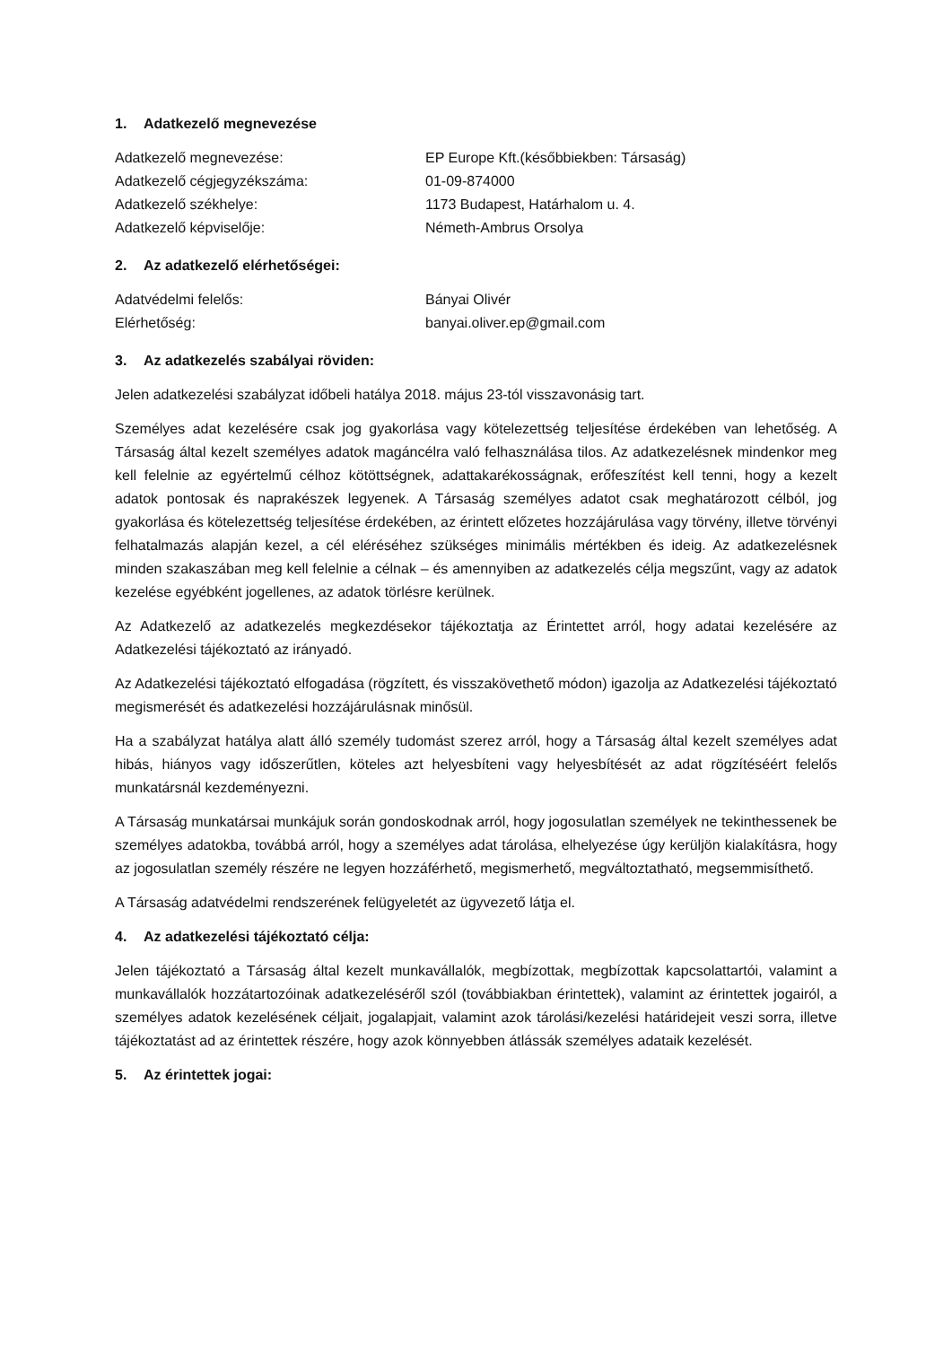1. Adatkezelő megnevezése
| Adatkezelő megnevezése: | EP Europe Kft.(későbbiekben: Társaság) |
| Adatkezelő cégjegyzékszáma: | 01-09-874000 |
| Adatkezelő székhelye: | 1173 Budapest, Határhalom u. 4. |
| Adatkezelő képviselője: | Németh-Ambrus Orsolya |
2. Az adatkezelő elérhetőségei:
| Adatvédelmi felelős: | Bányai Olivér |
| Elérhetőség: | banyai.oliver.ep@gmail.com |
3. Az adatkezelés szabályai röviden:
Jelen adatkezelési szabályzat időbeli hatálya 2018. május 23-tól visszavonásig tart.
Személyes adat kezelésére csak jog gyakorlása vagy kötelezettség teljesítése érdekében van lehetőség. A Társaság által kezelt személyes adatok magáncélra való felhasználása tilos. Az adatkezelésnek mindenkor meg kell felelnie az egyértelmű célhoz kötöttségnek, adattakarékosságnak, erőfeszítést kell tenni, hogy a kezelt adatok pontosak és naprakészek legyenek. A Társaság személyes adatot csak meghatározott célból, jog gyakorlása és kötelezettség teljesítése érdekében, az érintett előzetes hozzájárulása vagy törvény, illetve törvényi felhatalmazás alapján kezel, a cél eléréséhez szükséges minimális mértékben és ideig. Az adatkezelésnek minden szakaszában meg kell felelnie a célnak – és amennyiben az adatkezelés célja megszűnt, vagy az adatok kezelése egyébként jogellenes, az adatok törlésre kerülnek.
Az Adatkezelő az adatkezelés megkezdésekor tájékoztatja az Érintettet arról, hogy adatai kezelésére az Adatkezelési tájékoztató az irányadó.
Az Adatkezelési tájékoztató elfogadása (rögzített, és visszakövethető módon) igazolja az Adatkezelési tájékoztató megismerését és adatkezelési hozzájárulásnak minősül.
Ha a szabályzat hatálya alatt álló személy tudomást szerez arról, hogy a Társaság által kezelt személyes adat hibás, hiányos vagy időszerűtlen, köteles azt helyesbíteni vagy helyesbítését az adat rögzítéséért felelős munkatársnál kezdeményezni.
A Társaság munkatársai munkájuk során gondoskodnak arról, hogy jogosulatlan személyek ne tekinthessenek be személyes adatokba, továbbá arról, hogy a személyes adat tárolása, elhelyezése úgy kerüljön kialakításra, hogy az jogosulatlan személy részére ne legyen hozzáférhető, megismerhető, megváltoztatható, megsemmisíthető.
A Társaság adatvédelmi rendszerének felügyeletét az ügyvezető látja el.
4. Az adatkezelési tájékoztató célja:
Jelen tájékoztató a Társaság által kezelt munkavállalók, megbízottak, megbízottak kapcsolattartói, valamint a munkavállalók hozzátartozóinak adatkezeléséről szól (továbbiakban érintettek), valamint az érintettek jogairól, a személyes adatok kezelésének céljait, jogalapjait, valamint azok tárolási/kezelési határidejeit veszi sorra, illetve tájékoztatást ad az érintettek részére, hogy azok könnyebben átlássák személyes adataik kezelését.
5. Az érintettek jogai: